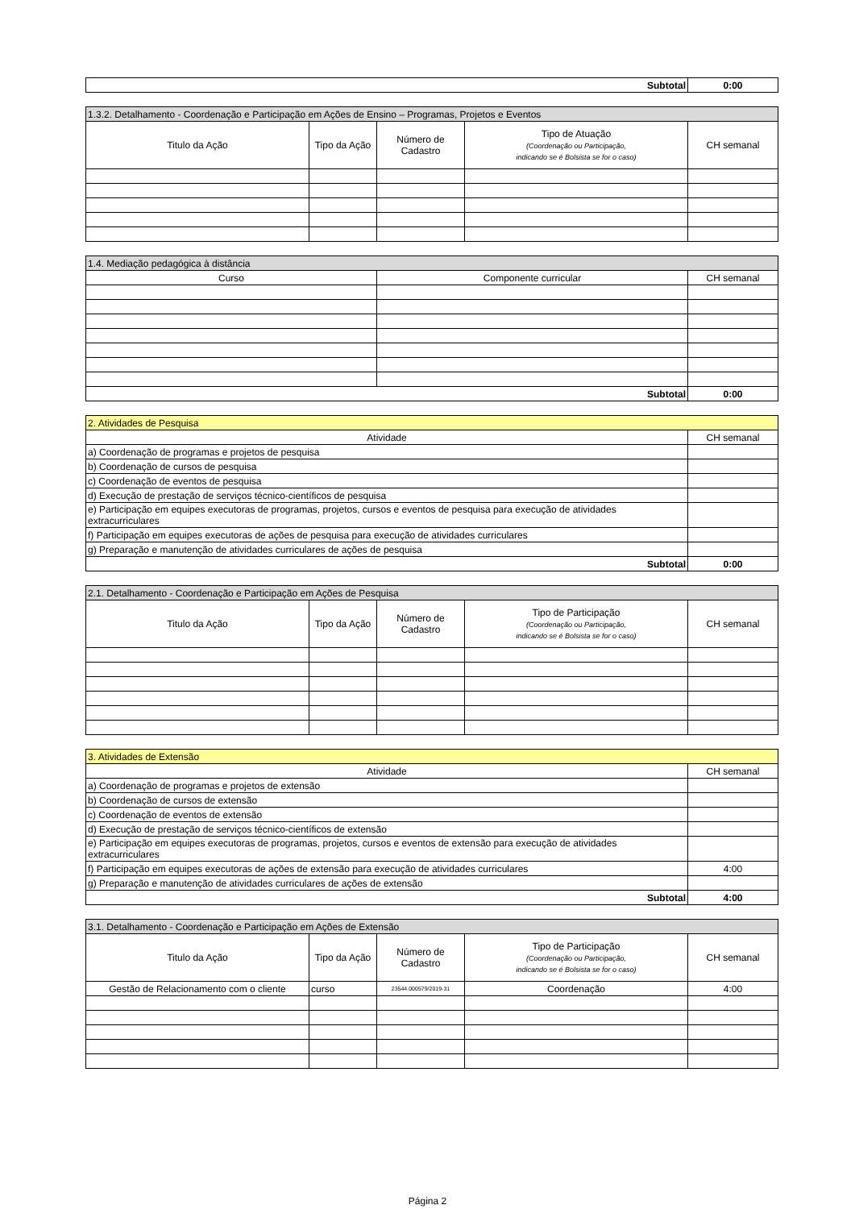| Subtotal | 0:00 |
| 1.3.2. Detalhamento - Coordenação e Participação em Ações de Ensino – Programas, Projetos e Eventos | | | | |
| --- | --- | --- | --- | --- |
| Titulo da Ação | Tipo da Ação | Número de Cadastro | Tipo de Atuação (Coordenação ou Participação, indicando se é Bolsista se for o caso) | CH semanal |
| 1.4. Mediação pedagógica à distância | | |
| --- | --- | --- |
| Curso | Componente curricular | CH semanal |
| Subtotal | | 0:00 |
| 2. Atividades de Pesquisa | |
| --- | --- |
| Atividade | CH semanal |
| a) Coordenação de programas e projetos de pesquisa | |
| b) Coordenação de cursos de pesquisa | |
| c) Coordenação de eventos de pesquisa | |
| d) Execução de prestação de serviços técnico-científicos de pesquisa | |
| e) Participação em equipes executoras de programas, projetos, cursos e eventos de pesquisa para execução de atividades extracurriculares | |
| f) Participação em equipes executoras de ações de pesquisa para execução de atividades curriculares | |
| g) Preparação e manutenção de atividades curriculares de ações de pesquisa | |
| Subtotal | 0:00 |
| 2.1. Detalhamento - Coordenação e Participação em Ações de Pesquisa | | | | |
| --- | --- | --- | --- | --- |
| Titulo da Ação | Tipo da Ação | Número de Cadastro | Tipo de Participação (Coordenação ou Participação, indicando se é Bolsista se for o caso) | CH semanal |
| 3. Atividades de Extensão | |
| --- | --- |
| Atividade | CH semanal |
| a) Coordenação de programas e projetos de extensão | |
| b) Coordenação de cursos de extensão | |
| c) Coordenação de eventos de extensão | |
| d) Execução de prestação de serviços técnico-científicos de extensão | |
| e) Participação em equipes executoras de programas, projetos, cursos e eventos de extensão para execução de atividades extracurriculares | |
| f) Participação em equipes executoras de ações de extensão para execução de atividades curriculares | 4:00 |
| g) Preparação e manutenção de atividades curriculares de ações de extensão | |
| Subtotal | 4:00 |
| 3.1. Detalhamento - Coordenação e Participação em Ações de Extensão | | | | |
| --- | --- | --- | --- | --- |
| Titulo da Ação | Tipo da Ação | Número de Cadastro | Tipo de Participação (Coordenação ou Participação, indicando se é Bolsista se for o caso) | CH semanal |
| Gestão de Relacionamento com o cliente | curso | 23544.000579/2019-31 | Coordenação | 4:00 |
Página 2